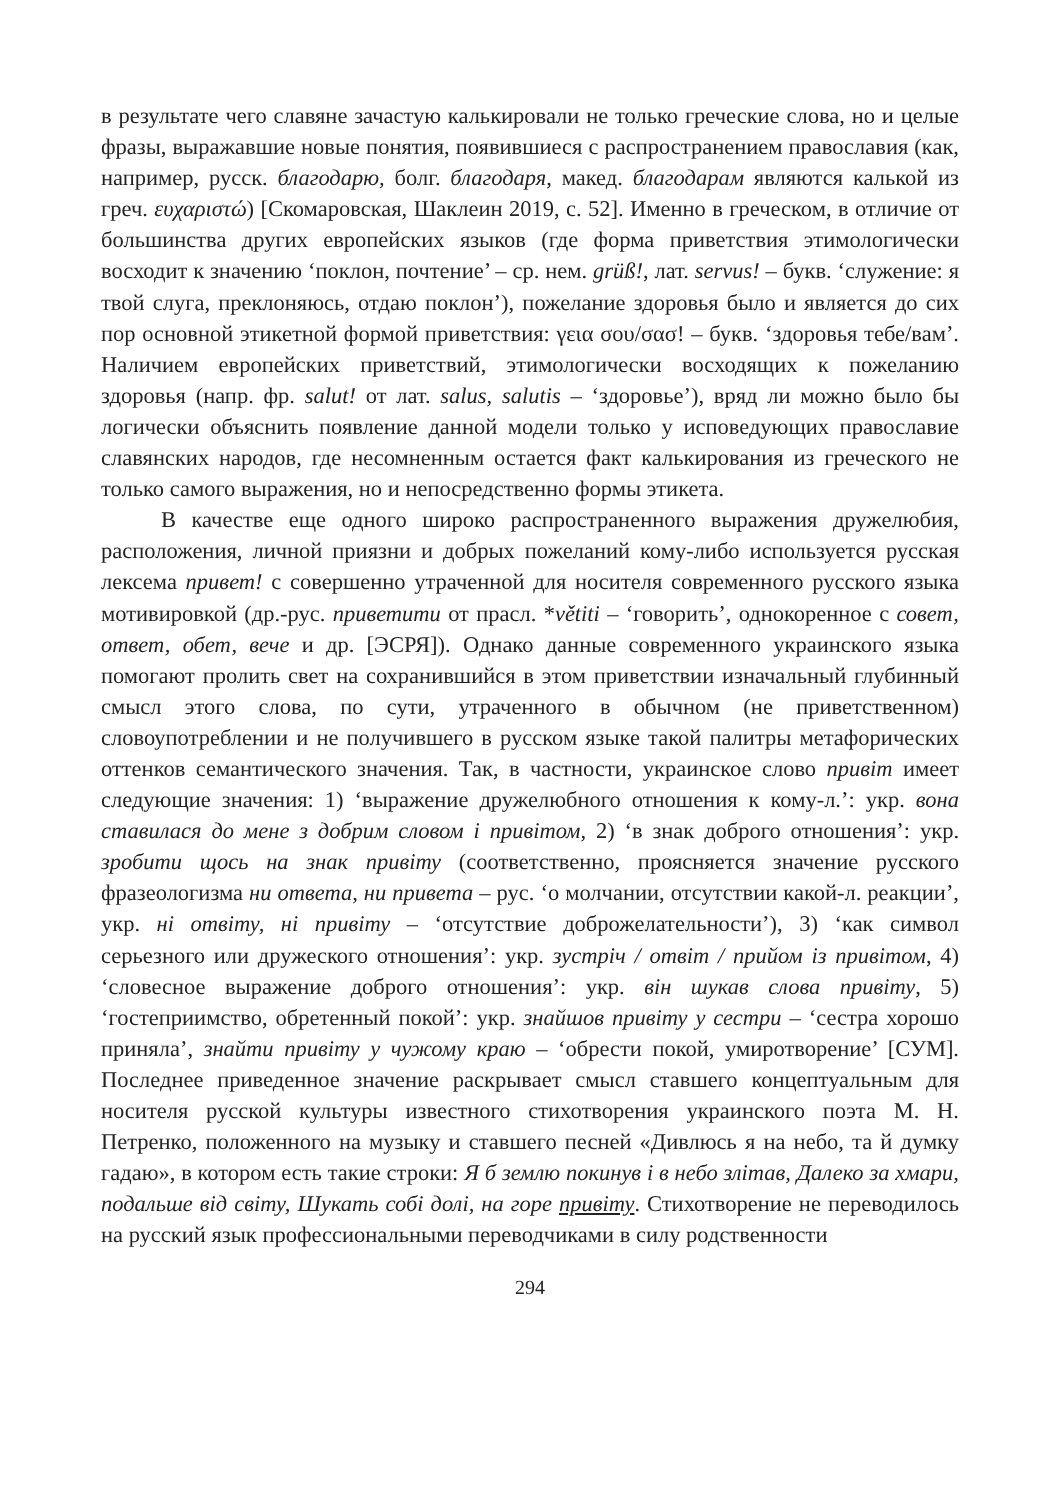в результате чего славяне зачастую калькировали не только греческие слова, но и целые фразы, выражавшие новые понятия, появившиеся с распространением православия (как, например, русск. благодарю, болг. благодаря, макед. благодарам являются калькой из греч. ευχαριστώ) [Скомаровская, Шаклеин 2019, с. 52]. Именно в греческом, в отличие от большинства других европейских языков (где форма приветствия этимологически восходит к значению ‘поклон, почтение’ – ср. нем. grüß!, лат. servus! – букв. ‘служение: я твой слуга, преклоняюсь, отдаю поклон’), пожелание здоровья было и является до сих пор основной этикетной формой приветствия: γεια σου/σασ! – букв. ‘здоровья тебе/вам’. Наличием европейских приветствий, этимологически восходящих к пожеланию здоровья (напр. фр. salut! от лат. salus, salutis – ‘здоровье’), вряд ли можно было бы логически объяснить появление данной модели только у исповедующих православие славянских народов, где несомненным остается факт калькирования из греческого не только самого выражения, но и непосредственно формы этикета.
В качестве еще одного широко распространенного выражения дружелюбия, расположения, личной приязни и добрых пожеланий кому-либо используется русская лексема привет! с совершенно утраченной для носителя современного русского языка мотивировкой (др.-рус. приветити от прасл. *větiti – ‘говорить’, однокоренное с совет, ответ, обет, вече и др. [ЭСРЯ]). Однако данные современного украинского языка помогают пролить свет на сохранившийся в этом приветствии изначальный глубинный смысл этого слова, по сути, утраченного в обычном (не приветственном) словоупотреблении и не получившего в русском языке такой палитры метафорических оттенков семантического значения. Так, в частности, украинское слово привіт имеет следующие значения: 1) ‘выражение дружелюбного отношения к кому-л.’: укр. вона ставилася до мене з добрим словом і привітом, 2) ‘в знак доброго отношения’: укр. зробити щось на знак привіту (соответственно, проясняется значение русского фразеологизма ни ответа, ни привета – рус. ‘о молчании, отсутствии какой-л. реакции’, укр. ні отвіту, ні привіту – ‘отсутствие доброжелательности’), 3) ‘как символ серьезного или дружеского отношения’: укр. зустріч / отвіт / прийом із привітом, 4) ‘словесное выражение доброго отношения’: укр. він шукав слова привіту, 5) ‘гостеприимство, обретенный покой’: укр. знайшов привіту у сестри – ‘сестра хорошо приняла’, знайти привіту у чужому краю – ‘обрести покой, умиротворение’ [СУМ]. Последнее приведенное значение раскрывает смысл ставшего концептуальным для носителя русской культуры известного стихотворения украинского поэта М. Н. Петренко, положенного на музыку и ставшего песней «Дивлюсь я на небо, та й думку гадаю», в котором есть такие строки: Я б землю покинув і в небо злітав, Далеко за хмари, подальше від світу, Шукать собі долі, на горе привіту. Стихотворение не переводилось на русский язык профессиональными переводчиками в силу родственности
294